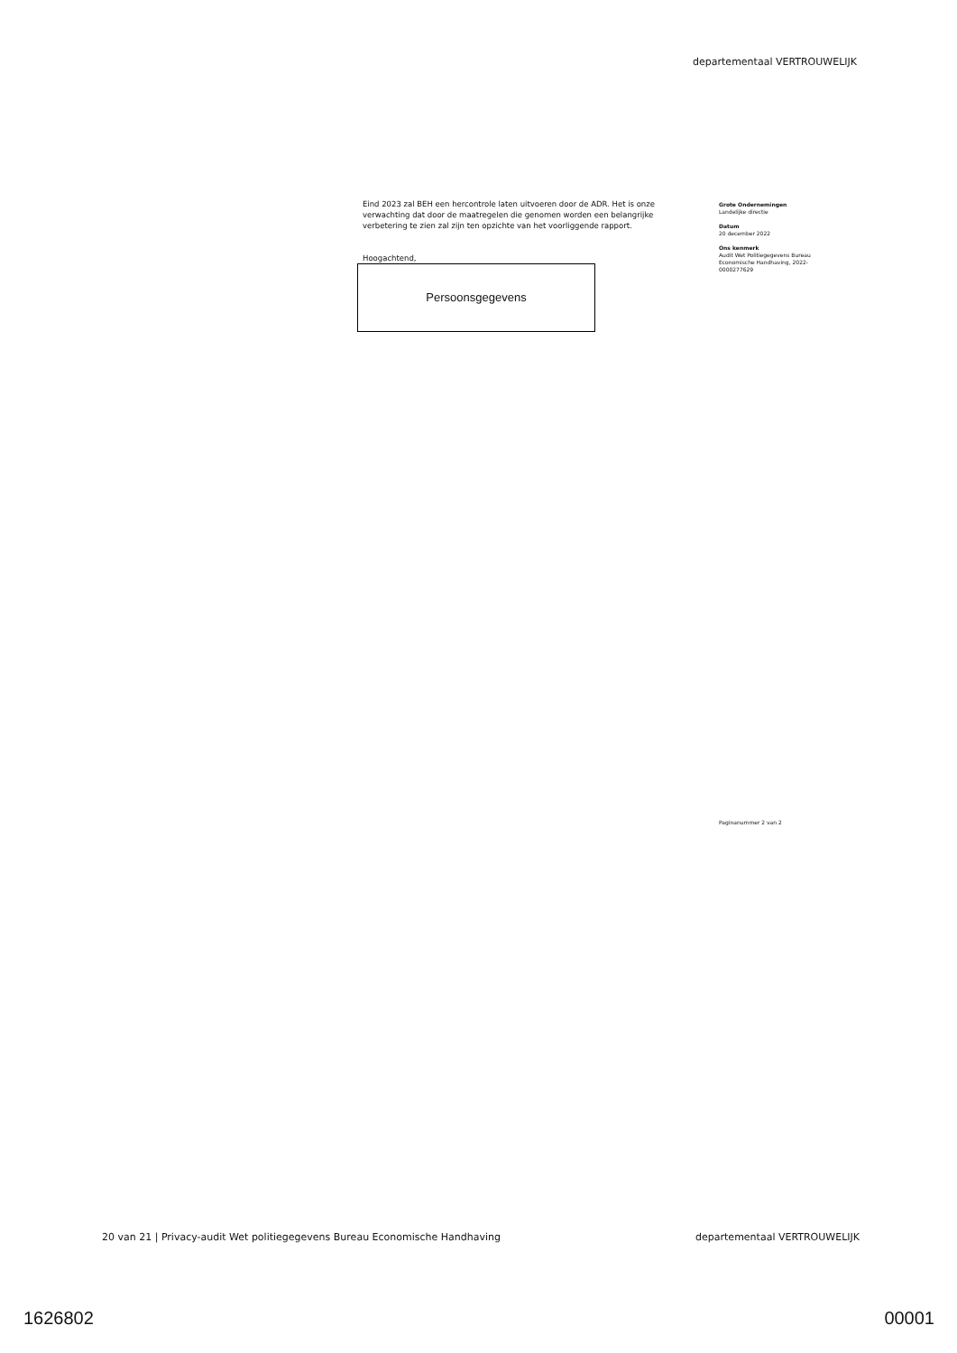departementaal VERTROUWELIJK
Eind 2023 zal BEH een hercontrole laten uitvoeren door de ADR. Het is onze verwachting dat door de maatregelen die genomen worden een belangrijke verbetering te zien zal zijn ten opzichte van het voorliggende rapport.
Hoogachtend,
Persoonsgegevens
Grote Ondernemingen
Landelijke directie
Datum
20 december 2022
Ons kenmerk
Audit Wet Politiegegevens Bureau Economische Handhaving, 2022-0000277629
Paginanummer 2 van 2
20 van 21 | Privacy-audit Wet politiegegevens Bureau Economische Handhaving departementaal VERTROUWELIJK
1626802 00001